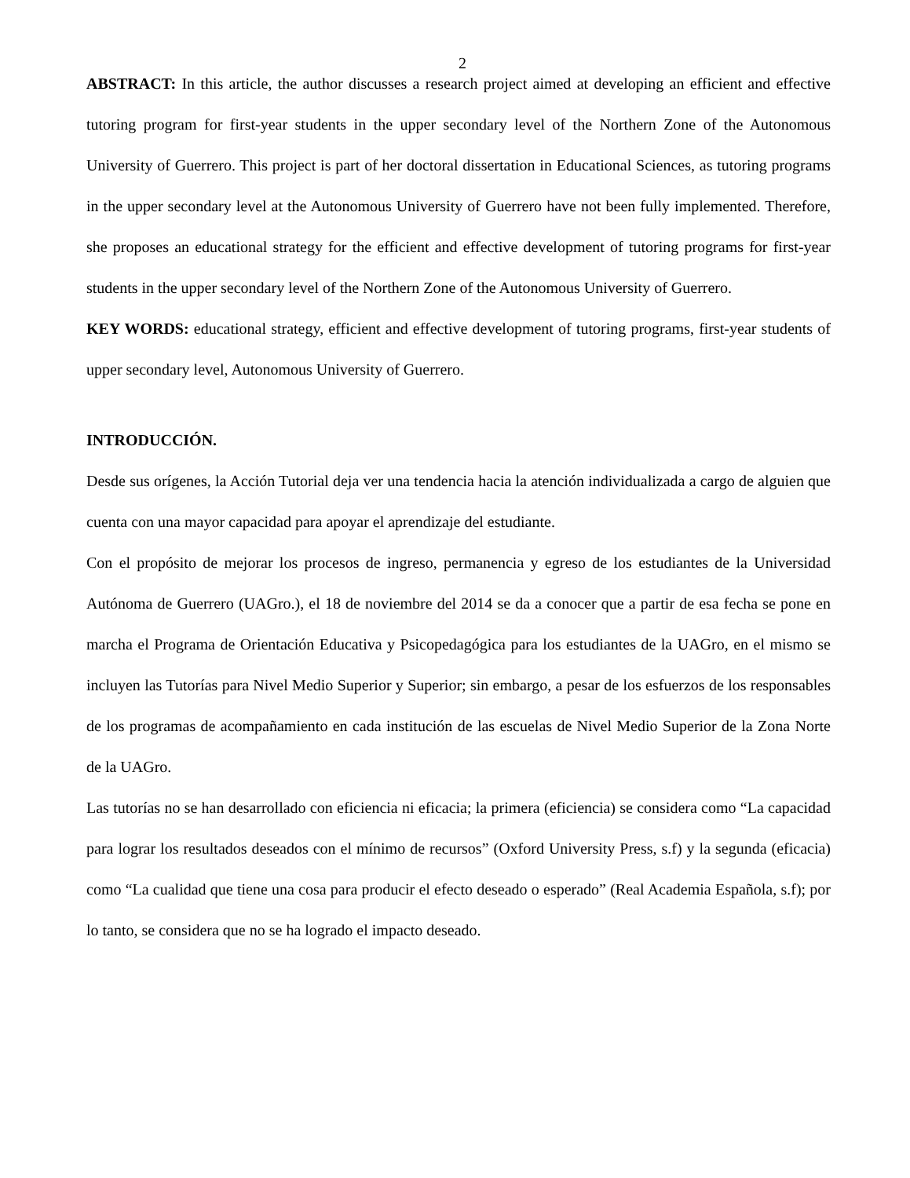2
ABSTRACT: In this article, the author discusses a research project aimed at developing an efficient and effective tutoring program for first-year students in the upper secondary level of the Northern Zone of the Autonomous University of Guerrero. This project is part of her doctoral dissertation in Educational Sciences, as tutoring programs in the upper secondary level at the Autonomous University of Guerrero have not been fully implemented. Therefore, she proposes an educational strategy for the efficient and effective development of tutoring programs for first-year students in the upper secondary level of the Northern Zone of the Autonomous University of Guerrero.
KEY WORDS: educational strategy, efficient and effective development of tutoring programs, first-year students of upper secondary level, Autonomous University of Guerrero.
INTRODUCCIÓN.
Desde sus orígenes, la Acción Tutorial deja ver una tendencia hacia la atención individualizada a cargo de alguien que cuenta con una mayor capacidad para apoyar el aprendizaje del estudiante.
Con el propósito de mejorar los procesos de ingreso, permanencia y egreso de los estudiantes de la Universidad Autónoma de Guerrero (UAGro.), el 18 de noviembre del 2014 se da a conocer que a partir de esa fecha se pone en marcha el Programa de Orientación Educativa y Psicopedagógica para los estudiantes de la UAGro, en el mismo se incluyen las Tutorías para Nivel Medio Superior y Superior; sin embargo, a pesar de los esfuerzos de los responsables de los programas de acompañamiento en cada institución de las escuelas de Nivel Medio Superior de la Zona Norte de la UAGro.
Las tutorías no se han desarrollado con eficiencia ni eficacia; la primera (eficiencia) se considera como “La capacidad para lograr los resultados deseados con el mínimo de recursos” (Oxford University Press, s.f) y la segunda (eficacia) como “La cualidad que tiene una cosa para producir el efecto deseado o esperado” (Real Academia Española, s.f); por lo tanto, se considera que no se ha logrado el impacto deseado.